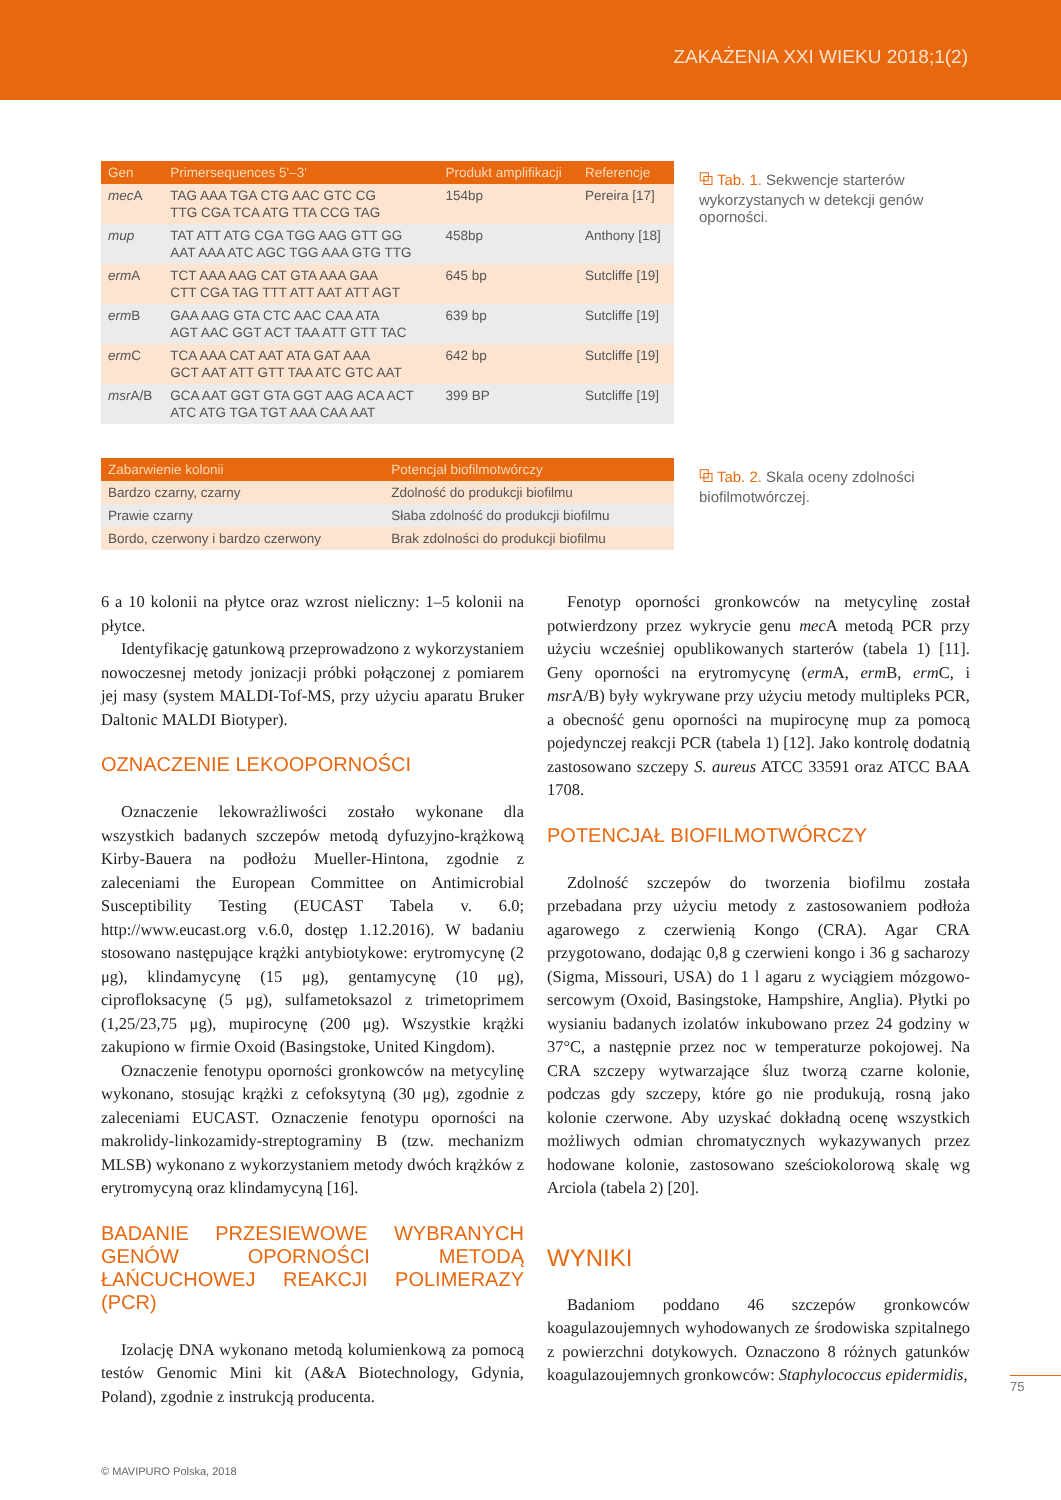ZAKAŻENIA XXI WIEKU 2018;1(2)
| Gen | Primersequences 5'–3' | Produkt amplifikacji | Referencje |
| --- | --- | --- | --- |
| mec A | TAG AAA TGA CTG AAC GTC CG TTG CGA TCA ATG TTA CCG TAG | 154bp | Pereira [17] |
| mup | TAT ATT ATG CGA TGG AAG GTT GG AAT AAA ATC AGC TGG AAA GTG TTG | 458bp | Anthony [18] |
| erm A | TCT AAA AAG CAT GTA AAA GAA CTT CGA TAG TTT ATT AAT ATT AGT | 645 bp | Sutcliffe [19] |
| erm B | GAA AAG GTA CTC AAC CAA ATA AGT AAC GGT ACT TAA ATT GTT TAC | 639 bp | Sutcliffe [19] |
| erm C | TCA AAA CAT AAT ATA GAT AAA GCT AAT ATT GTT TAA ATC GTC AAT | 642 bp | Sutcliffe [19] |
| msr A/B | GCA AAT GGT GTA GGT AAG ACA ACT ATC ATG TGA TGT AAA CAA AAT | 399 BP | Sutcliffe [19] |
⧉ Tab. 1. Sekwencje starterów wykorzystanych w detekcji genów oporności.
| Zabarwienie kolonii | Potencjał biofilmotwórczy |
| --- | --- |
| Bardzo czarny, czarny | Zdolność do produkcji biofilmu |
| Prawie czarny | Słaba zdolność do produkcji biofilmu |
| Bordo, czerwony i bardzo czerwony | Brak zdolności do produkcji biofilmu |
⧉ Tab. 2. Skala oceny zdolności biofilmotwórczej.
6 a 10 kolonii na płytce oraz wzrost nieliczny: 1–5 kolonii na płytce.
Identyfikację gatunkową przeprowadzono z wykorzystaniem nowoczesnej metody jonizacji próbki połączonej z pomiarem jej masy (system MALDI-Tof-MS, przy użyciu aparatu Bruker Daltonic MALDI Biotyper).
OZNACZENIE LEKOOPORNOŚCI
Oznaczenie lekowrażliwości zostało wykonane dla wszystkich badanych szczepów metodą dyfuzyjno-krążkową Kirby-Bauera na podłożu Mueller-Hintona, zgodnie z zaleceniami the European Committee on Antimicrobial Susceptibility Testing (EUCAST Tabela v. 6.0; http://www.eucast.org v.6.0, dostęp 1.12.2016). W badaniu stosowano następujące krążki antybiotykowe: erytromycynę (2 μg), klindamycynę (15 μg), gentamycynę (10 μg), ciprofloksacynę (5 μg), sulfametoksazol z trimetoprimem (1,25/23,75 μg), mupirocynę (200 μg). Wszystkie krążki zakupiono w firmie Oxoid (Basingstoke, United Kingdom).
Oznaczenie fenotypu oporności gronkowców na metycylinę wykonano, stosując krążki z cefoksytyną (30 μg), zgodnie z zaleceniami EUCAST. Oznaczenie fenotypu oporności na makrolidy-linkozamidy-streptograminy B (tzw. mechanizm MLSB) wykonano z wykorzystaniem metody dwóch krążków z erytromycyną oraz klindamycyną [16].
BADANIE PRZESIEWOWE WYBRANYCH GENÓW OPORNOŚCI METODĄ ŁAŃCUCHOWEJ REAKCJI POLIMERAZY (PCR)
Izolację DNA wykonano metodą kolumienkową za pomocą testów Genomic Mini kit (A&A Biotechnology, Gdynia, Poland), zgodnie z instrukcją producenta.
Fenotyp oporności gronkowców na metycylinę został potwierdzony przez wykrycie genu mec A metodą PCR przy użyciu wcześniej opublikowanych starterów (tabela 1) [11]. Geny oporności na erytromycynę (erm A, erm B, erm C, i msr A/B) były wykrywane przy użyciu metody multipleks PCR, a obecność genu oporności na mupirocynę mup za pomocą pojedynczej reakcji PCR (tabela 1) [12]. Jako kontrolę dodatnią zastosowano szczepy S. aureus ATCC 33591 oraz ATCC BAA 1708.
POTENCJAŁ BIOFILMOTWÓRCZY
Zdolność szczepów do tworzenia biofilmu została przebadana przy użyciu metody z zastosowaniem podłoża agarowego z czerwienią Kongo (CRA). Agar CRA przygotowano, dodając 0,8 g czerwieni kongo i 36 g sacharozy (Sigma, Missouri, USA) do 1 l agaru z wyciągiem mózgowo-sercowym (Oxoid, Basingstoke, Hampshire, Anglia). Płytki po wysianiu badanych izolatów inkubowano przez 24 godziny w 37°C, a następnie przez noc w temperaturze pokojowej. Na CRA szczepy wytwarzające śluz tworzą czarne kolonie, podczas gdy szczepy, które go nie produkują, rosną jako kolonie czerwone. Aby uzyskać dokładną ocenę wszystkich możliwych odmian chromatycznych wykazywanych przez hodowane kolonie, zastosowano sześciokolorową skalę wg Arciola (tabela 2) [20].
WYNIKI
Badaniom poddano 46 szczepów gronkowców koagulazoujemnych wyhodowanych ze środowiska szpitalnego z powierzchni dotykowych. Oznaczono 8 różnych gatunków koagulazoujemnych gronkowców: Staphylococcus epidermidis,
75
© MAVIPURO Polska, 2018